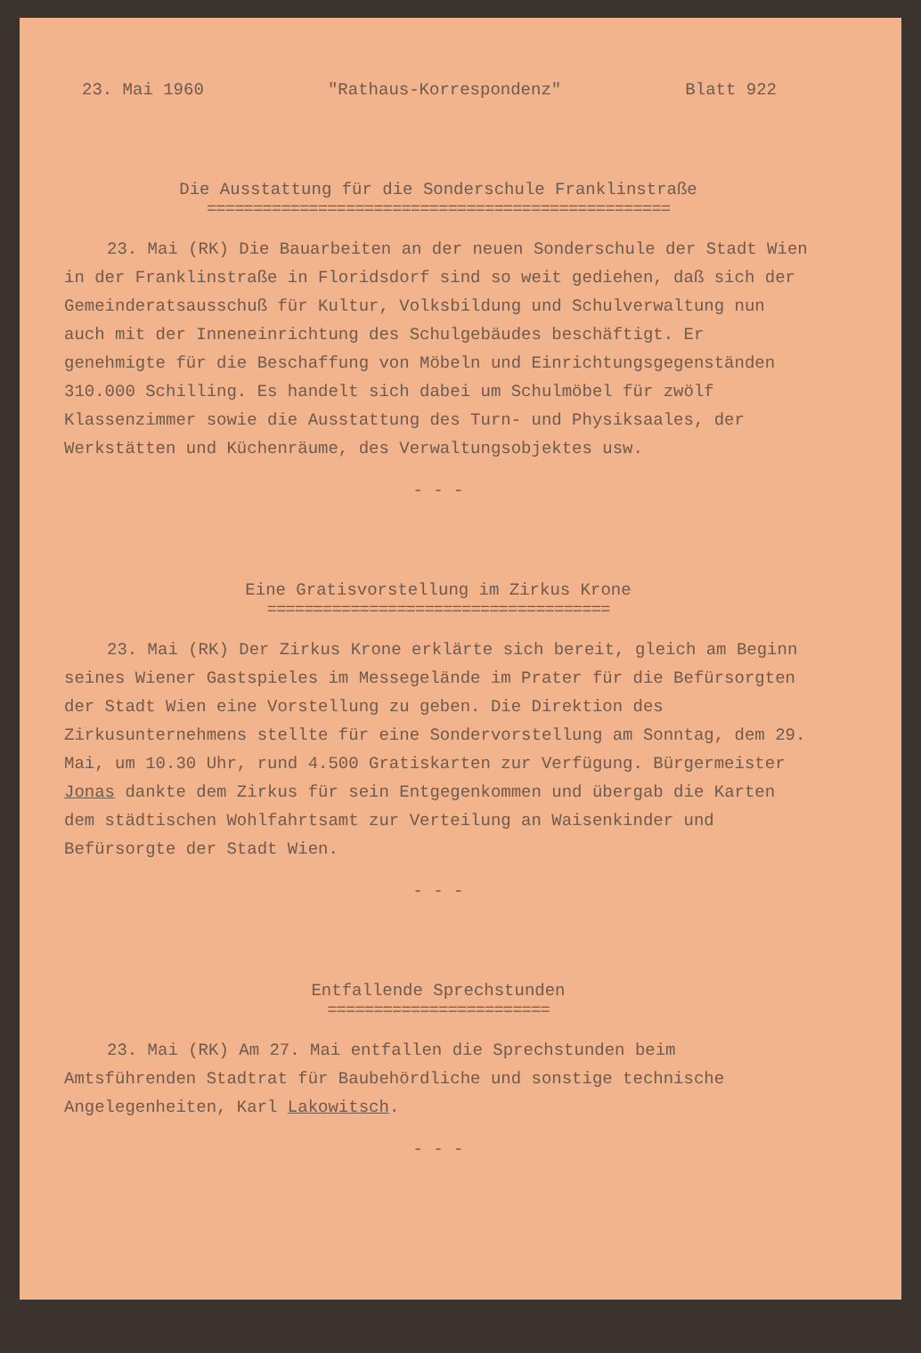23. Mai 1960 "Rathaus-Korrespondenz" Blatt 922
Die Ausstattung für die Sonderschule Franklinstraße
==================================================
23. Mai (RK) Die Bauarbeiten an der neuen Sonderschule der Stadt Wien in der Franklinstraße in Floridsdorf sind so weit gediehen, daß sich der Gemeinderatsausschuß für Kultur, Volksbildung und Schulverwaltung nun auch mit der Inneneinrichtung des Schulgebäudes beschäftigt. Er genehmigte für die Beschaffung von Möbeln und Einrichtungsgegenständen 310.000 Schilling. Es handelt sich dabei um Schulmöbel für zwölf Klassenzimmer sowie die Ausstattung des Turn- und Physiksaales, der Werkstätten und Küchenräume, des Verwaltungsobjektes usw.
- - -
Eine Gratisvorstellung im Zirkus Krone
=====================================
23. Mai (RK) Der Zirkus Krone erklärte sich bereit, gleich am Beginn seines Wiener Gastspieles im Messegelände im Prater für die Befürsorgten der Stadt Wien eine Vorstellung zu geben. Die Direktion des Zirkusunternehmens stellte für eine Sondervorstellung am Sonntag, dem 29. Mai, um 10.30 Uhr, rund 4.500 Gratiskarten zur Verfügung. Bürgermeister Jonas dankte dem Zirkus für sein Entgegenkommen und übergab die Karten dem städtischen Wohlfahrtsamt zur Verteilung an Waisenkinder und Befürsorgte der Stadt Wien.
- - -
Entfallende Sprechstunden
========================
23. Mai (RK) Am 27. Mai entfallen die Sprechstunden beim Amtsführenden Stadtrat für Baubehördliche und sonstige technische Angelegenheiten, Karl Lakowitsch.
- - -